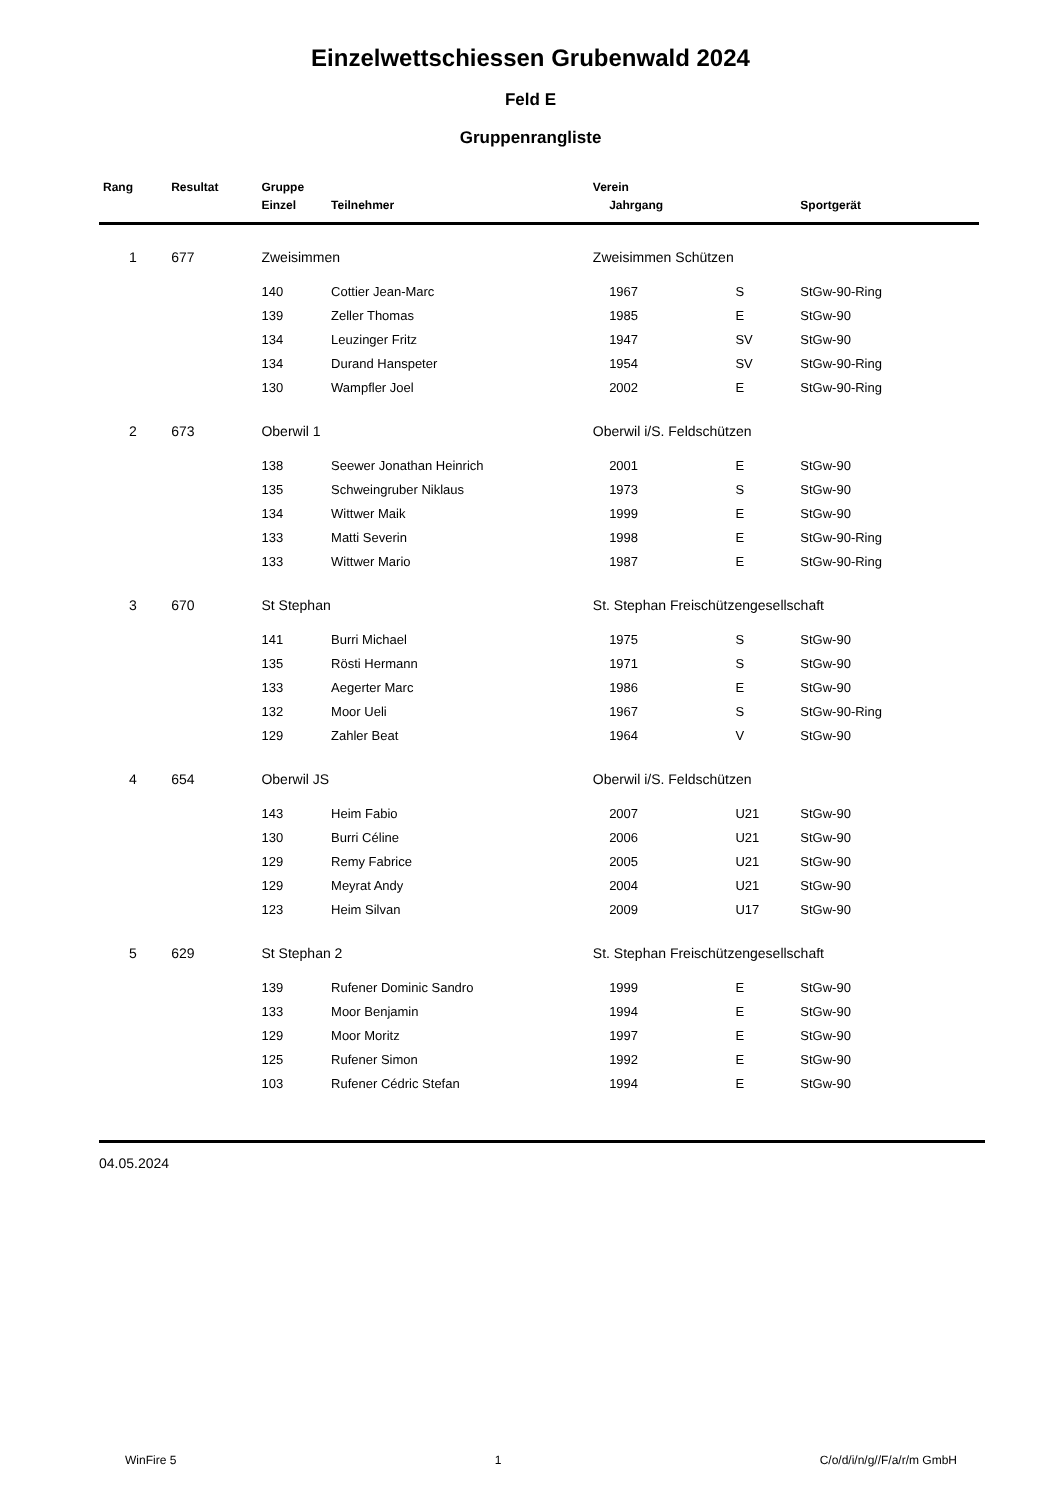Einzelwettschiessen Grubenwald 2024
Feld E
Gruppenrangliste
| Rang | Resultat | Gruppe | | Verein | | | |
| --- | --- | --- | --- | --- | --- | --- | --- |
| | | Einzel | Teilnehmer | | Jahrgang | | Sportgerät |
| 1 | 677 | Zweisimmen | | Zweisimmen Schützen | | | |
| | | 140 | Cottier Jean-Marc | | 1967 | S | StGw-90-Ring |
| | | 139 | Zeller Thomas | | 1985 | E | StGw-90 |
| | | 134 | Leuzinger Fritz | | 1947 | SV | StGw-90 |
| | | 134 | Durand Hanspeter | | 1954 | SV | StGw-90-Ring |
| | | 130 | Wampfler Joel | | 2002 | E | StGw-90-Ring |
| 2 | 673 | Oberwil 1 | | Oberwil i/S. Feldschützen | | | |
| | | 138 | Seewer Jonathan Heinrich | | 2001 | E | StGw-90 |
| | | 135 | Schweingruber Niklaus | | 1973 | S | StGw-90 |
| | | 134 | Wittwer Maik | | 1999 | E | StGw-90 |
| | | 133 | Matti Severin | | 1998 | E | StGw-90-Ring |
| | | 133 | Wittwer Mario | | 1987 | E | StGw-90-Ring |
| 3 | 670 | St Stephan | | St. Stephan Freischützengesellschaft | | | |
| | | 141 | Burri Michael | | 1975 | S | StGw-90 |
| | | 135 | Rösti Hermann | | 1971 | S | StGw-90 |
| | | 133 | Aegerter Marc | | 1986 | E | StGw-90 |
| | | 132 | Moor Ueli | | 1967 | S | StGw-90-Ring |
| | | 129 | Zahler Beat | | 1964 | V | StGw-90 |
| 4 | 654 | Oberwil JS | | Oberwil i/S. Feldschützen | | | |
| | | 143 | Heim Fabio | | 2007 | U21 | StGw-90 |
| | | 130 | Burri Céline | | 2006 | U21 | StGw-90 |
| | | 129 | Remy Fabrice | | 2005 | U21 | StGw-90 |
| | | 129 | Meyrat Andy | | 2004 | U21 | StGw-90 |
| | | 123 | Heim Silvan | | 2009 | U17 | StGw-90 |
| 5 | 629 | St Stephan 2 | | St. Stephan Freischützengesellschaft | | | |
| | | 139 | Rufener Dominic Sandro | | 1999 | E | StGw-90 |
| | | 133 | Moor Benjamin | | 1994 | E | StGw-90 |
| | | 129 | Moor Moritz | | 1997 | E | StGw-90 |
| | | 125 | Rufener Simon | | 1992 | E | StGw-90 |
| | | 103 | Rufener Cédric Stefan | | 1994 | E | StGw-90 |
04.05.2024
WinFire 5 1 C/o/d/i/n/g//F/a/r/m GmbH